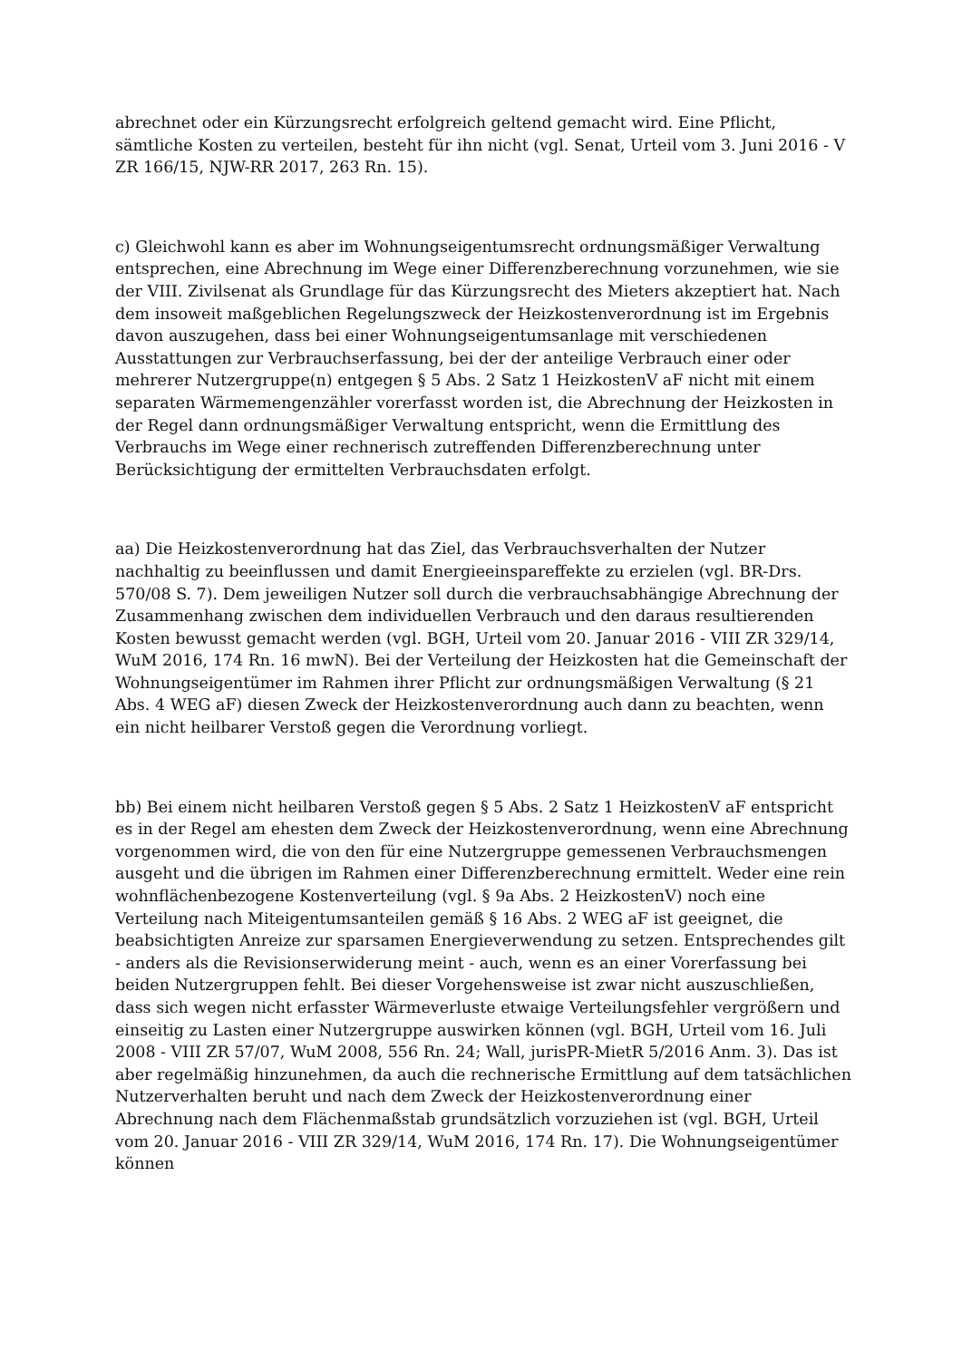abrechnet oder ein Kürzungsrecht erfolgreich geltend gemacht wird. Eine Pflicht, sämtliche Kosten zu verteilen, besteht für ihn nicht (vgl. Senat, Urteil vom 3. Juni 2016 - V ZR 166/15, NJW-RR 2017, 263 Rn. 15).
c) Gleichwohl kann es aber im Wohnungseigentumsrecht ordnungsmäßiger Verwaltung entsprechen, eine Abrechnung im Wege einer Differenzberechnung vorzunehmen, wie sie der VIII. Zivilsenat als Grundlage für das Kürzungsrecht des Mieters akzeptiert hat. Nach dem insoweit maßgeblichen Regelungszweck der Heizkostenverordnung ist im Ergebnis davon auszugehen, dass bei einer Wohnungseigentumsanlage mit verschiedenen Ausstattungen zur Verbrauchserfassung, bei der der anteilige Verbrauch einer oder mehrerer Nutzergruppe(n) entgegen § 5 Abs. 2 Satz 1 HeizkostenV aF nicht mit einem separaten Wärmemengenzähler vorerfasst worden ist, die Abrechnung der Heizkosten in der Regel dann ordnungsmäßiger Verwaltung entspricht, wenn die Ermittlung des Verbrauchs im Wege einer rechnerisch zutreffenden Differenzberechnung unter Berücksichtigung der ermittelten Verbrauchsdaten erfolgt.
aa) Die Heizkostenverordnung hat das Ziel, das Verbrauchsverhalten der Nutzer nachhaltig zu beeinflussen und damit Energieeinspareffekte zu erzielen (vgl. BR-Drs. 570/08 S. 7). Dem jeweiligen Nutzer soll durch die verbrauchsabhängige Abrechnung der Zusammenhang zwischen dem individuellen Verbrauch und den daraus resultierenden Kosten bewusst gemacht werden (vgl. BGH, Urteil vom 20. Januar 2016 - VIII ZR 329/14, WuM 2016, 174 Rn. 16 mwN). Bei der Verteilung der Heizkosten hat die Gemeinschaft der Wohnungseigentümer im Rahmen ihrer Pflicht zur ordnungsmäßigen Verwaltung (§ 21 Abs. 4 WEG aF) diesen Zweck der Heizkostenverordnung auch dann zu beachten, wenn ein nicht heilbarer Verstoß gegen die Verordnung vorliegt.
bb) Bei einem nicht heilbaren Verstoß gegen § 5 Abs. 2 Satz 1 HeizkostenV aF entspricht es in der Regel am ehesten dem Zweck der Heizkostenverordnung, wenn eine Abrechnung vorgenommen wird, die von den für eine Nutzergruppe gemessenen Verbrauchsmengen ausgeht und die übrigen im Rahmen einer Differenzberechnung ermittelt. Weder eine rein wohnflächenbezogene Kostenverteilung (vgl. § 9a Abs. 2 HeizkostenV) noch eine Verteilung nach Miteigentumsanteilen gemäß § 16 Abs. 2 WEG aF ist geeignet, die beabsichtigten Anreize zur sparsamen Energieverwendung zu setzen. Entsprechendes gilt - anders als die Revisionserwiderung meint - auch, wenn es an einer Vorerfassung bei beiden Nutzergruppen fehlt. Bei dieser Vorgehensweise ist zwar nicht auszuschließen, dass sich wegen nicht erfasster Wärmeverluste etwaige Verteilungsfehler vergrößern und einseitig zu Lasten einer Nutzergruppe auswirken können (vgl. BGH, Urteil vom 16. Juli 2008 - VIII ZR 57/07, WuM 2008, 556 Rn. 24; Wall, jurisPR-MietR 5/2016 Anm. 3). Das ist aber regelmäßig hinzunehmen, da auch die rechnerische Ermittlung auf dem tatsächlichen Nutzerverhalten beruht und nach dem Zweck der Heizkostenverordnung einer Abrechnung nach dem Flächenmaßstab grundsätzlich vorzuziehen ist (vgl. BGH, Urteil vom 20. Januar 2016 - VIII ZR 329/14, WuM 2016, 174 Rn. 17). Die Wohnungseigentümer können